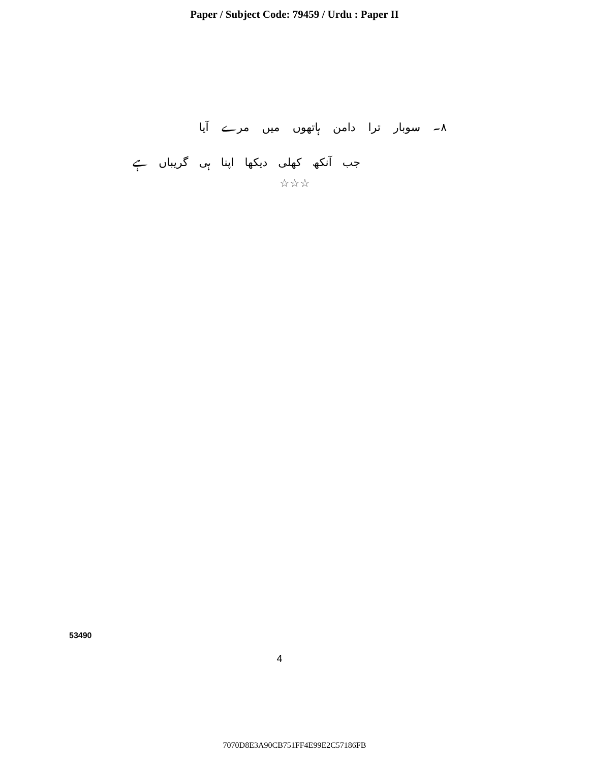Paper / Subject Code: 79459 / Urdu : Paper II
۸۔ سوبار ترا دامن ہاتھوں میں مرے آیا
جب آنکھ کھلی دیکھا اپنا ہی گریباں ہے
☆☆☆
53490
4
7070D8E3A90CB751FF4E99E2C57186FB